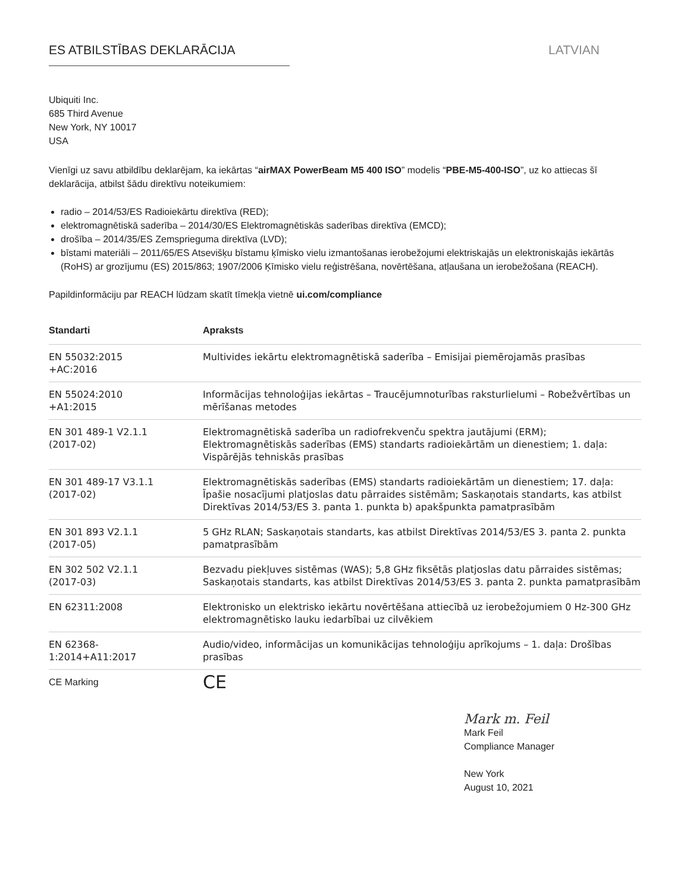ES ATBILSTĪBAS DEKLARĀCIJA LATVIAN
Ubiquiti Inc.
685 Third Avenue
New York, NY 10017
USA
Vienīgi uz savu atbildību deklarējam, ka iekārtas “airMAX PowerBeam M5 400 ISO” modelis “PBE-M5-400-ISO”, uz ko attiecas šī deklarācija, atbilst šādu direktīvu noteikumiem:
radio – 2014/53/ES Radioiekārtu direktīva (RED);
elektromagnētiskā saderība – 2014/30/ES Elektromagnētiskās saderības direktīva (EMCD);
drošība – 2014/35/ES Zemsprieguma direktīva (LVD);
bīstami materiāli – 2011/65/ES Atsevišķu bīstamu ķīmisko vielu izmantošanas ierobežojumi elektriskajās un elektroniskajās iekārtās (RoHS) ar grozījumu (ES) 2015/863; 1907/2006 Ķīmisko vielu reģistrēšana, novērtēšana, atļaušana un ierobežošana (REACH).
Papildinformāciju par REACH lūdzam skatīt tīmekļa vietnē ui.com/compliance
| Standarti | Apraksts |
| --- | --- |
| EN 55032:2015 +AC:2016 | Multivides iekārtu elektromagnētiskā saderība – Emisijai piemērojamās prasības |
| EN 55024:2010 +A1:2015 | Informācijas tehnoloģijas iekārtas – Traucējumnoturības raksturlielumi – Robežvērtības un mērīšanas metodes |
| EN 301 489-1 V2.1.1 (2017-02) | Elektromagnētiskā saderība un radiofrekvenču spektra jautājumi (ERM); Elektromagnētiskās saderības (EMS) standarts radioiekārtām un dienestiem; 1. daļa: Vispārējās tehniskās prasības |
| EN 301 489-17 V3.1.1 (2017-02) | Elektromagnētiskās saderības (EMS) standarts radioiekārtām un dienestiem; 17. daļa: Īpašie nosacījumi platjoslas datu pārraides sistēmām; Saskaņotais standarts, kas atbilst Direktīvas 2014/53/ES 3. panta 1. punkta b) apakšpunkta pamatprasībām |
| EN 301 893 V2.1.1 (2017-05) | 5 GHz RLAN; Saskaņotais standarts, kas atbilst Direktīvas 2014/53/ES 3. panta 2. punkta pamatprasībām |
| EN 302 502 V2.1.1 (2017-03) | Bezvadu piekļuves sistēmas (WAS); 5,8 GHz fiksētās platjoslas datu pārraides sistēmas; Saskaņotais standarts, kas atbilst Direktīvas 2014/53/ES 3. panta 2. punkta pamatprasībām |
| EN 62311:2008 | Elektronisko un elektrisko iekārtu novērtēšana attiecībā uz ierobežojumiem 0 Hz-300 GHz elektromagnētisko lauku iedarbībai uz cilvēkiem |
| EN 62368- 1:2014+A11:2017 | Audio/video, informācijas un komunikācijas tehnoloģiju aprīkojums – 1. daļa: Drošības prasības |
| CE Marking | CE |
Mark m. Feil
Mark Feil
Compliance Manager
New York
August 10, 2021